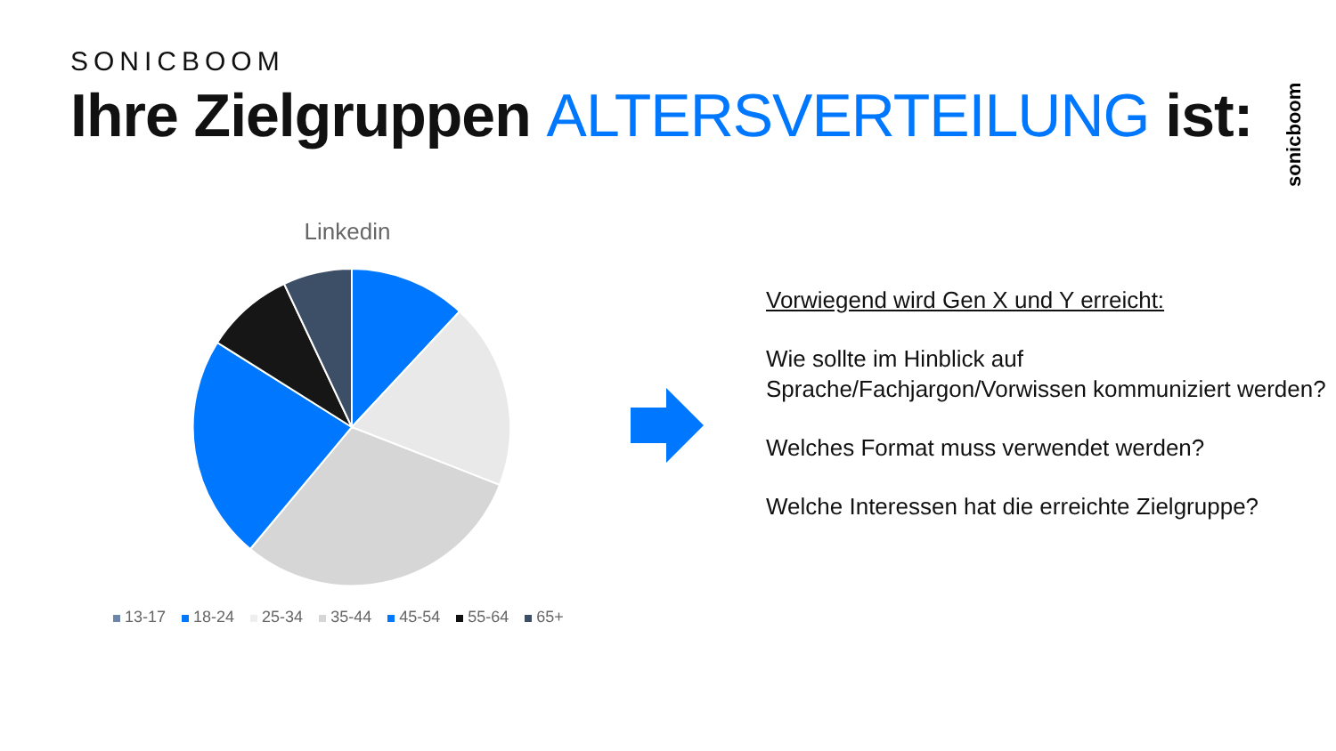SONICBOOM
Ihre Zielgruppen ALTERSVERTEILUNG ist:
sonicboom
Linkedin
13-17 18-24 25-34 35-44 45-54 55-64 65+
Vorwiegend wird Gen X und Y erreicht:
Wie sollte im Hinblick auf Sprache/Fachjargon/Vorwissen kommuniziert werden?
Welches Format muss verwendet werden?
Welche Interessen hat die erreichte Zielgruppe?